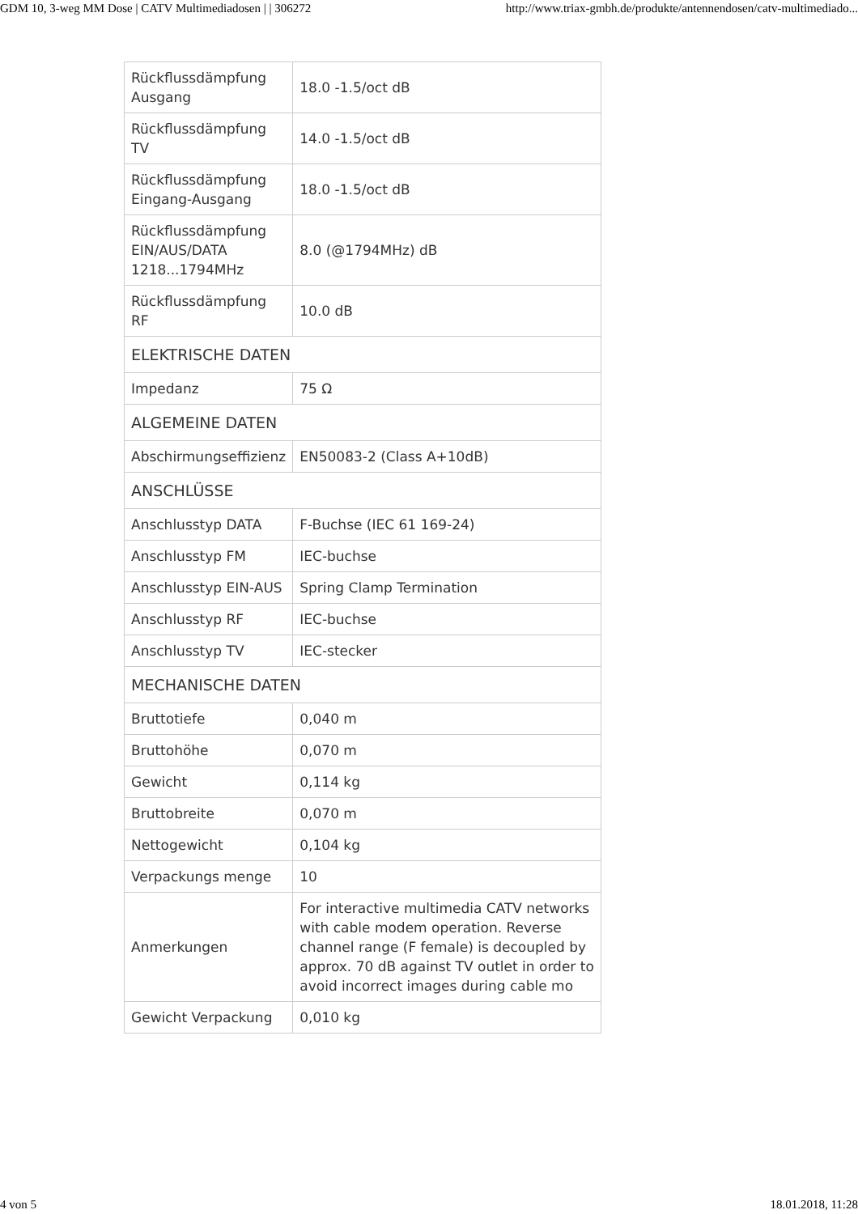GDM 10, 3-weg MM Dose | CATV Multimediadosen | | 306272 http://www.triax-gmbh.de/produkte/antennendosen/catv-multimediado...
| Rückflussdämpfung Ausgang | 18.0 -1.5/oct dB |
| Rückflussdämpfung TV | 14.0 -1.5/oct dB |
| Rückflussdämpfung Eingang-Ausgang | 18.0 -1.5/oct dB |
| Rückflussdämpfung EIN/AUS/DATA 1218...1794MHz | 8.0 (@1794MHz) dB |
| Rückflussdämpfung RF | 10.0 dB |
| ELEKTRISCHE DATEN | |
| Impedanz | 75 Ω |
| ALGEMEINE DATEN | |
| Abschirmungseffizienz | EN50083-2 (Class A+10dB) |
| ANSCHLÜSSE | |
| Anschlusstyp DATA | F-Buchse (IEC 61 169-24) |
| Anschlusstyp FM | IEC-buchse |
| Anschlusstyp EIN-AUS | Spring Clamp Termination |
| Anschlusstyp RF | IEC-buchse |
| Anschlusstyp TV | IEC-stecker |
| MECHANISCHE DATEN | |
| Bruttotiefe | 0,040 m |
| Bruttohöhe | 0,070 m |
| Gewicht | 0,114 kg |
| Bruttobreite | 0,070 m |
| Nettogewicht | 0,104 kg |
| Verpackungs menge | 10 |
| Anmerkungen | For interactive multimedia CATV networks with cable modem operation. Reverse channel range (F female) is decoupled by approx. 70 dB against TV outlet in order to avoid incorrect images during cable mo |
| Gewicht Verpackung | 0,010 kg |
4 von 5 18.01.2018, 11:28